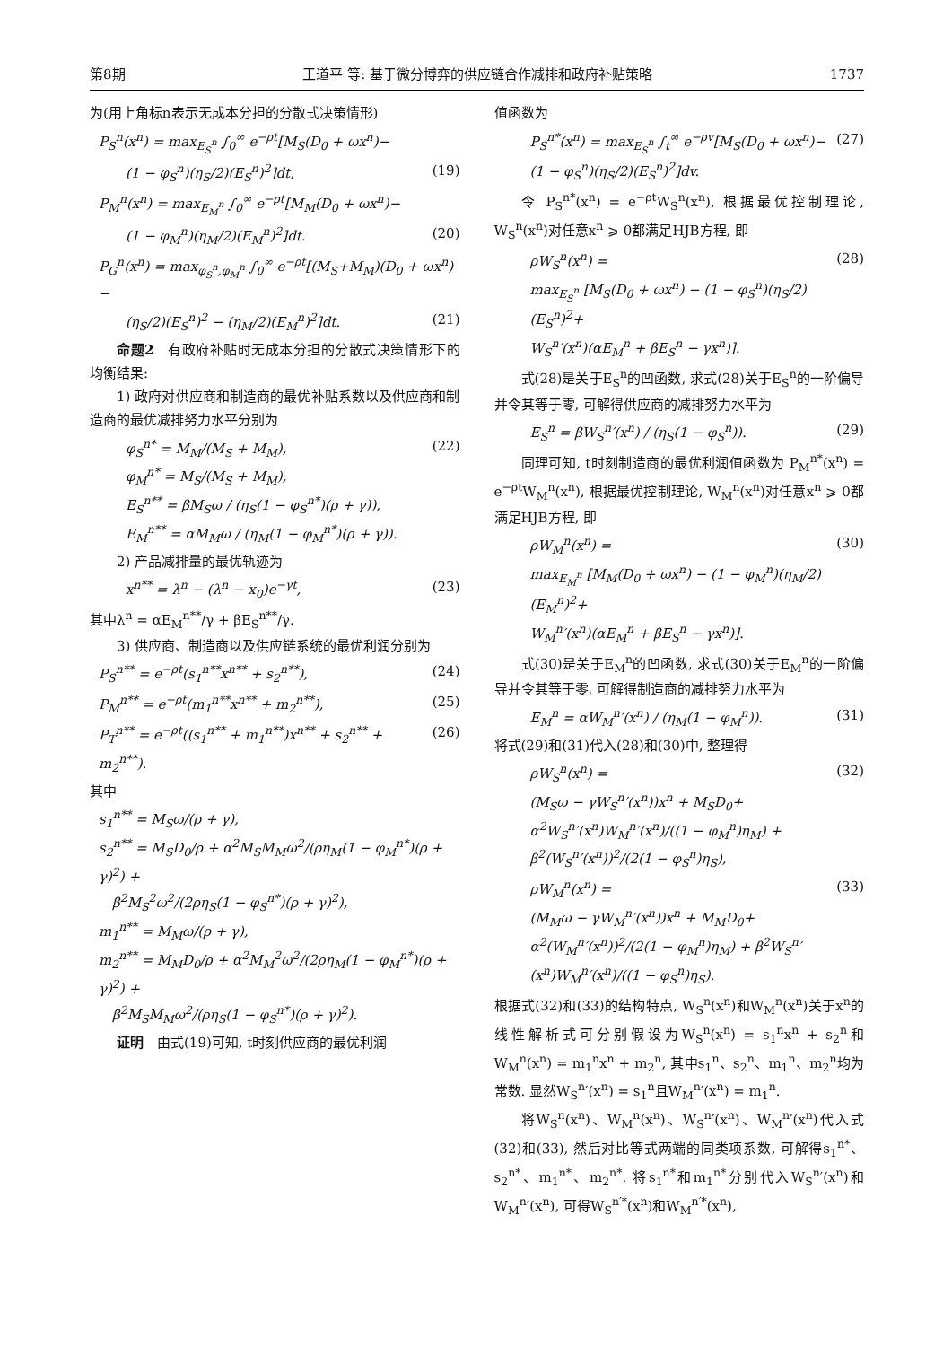第8期 王道平 等: 基于微分博弈的供应链合作减排和政府补贴策略 1737
为(用上角标n表示无成本分担的分散式决策情形)
P<sub>S</sub><sup>n</sup>(x<sup>n</sup>) = max<sub>E<sub>S</sub><sup>n</sup></sub> ∫<sub>0</sub><sup>∞</sup> e<sup>−ρt</sup>[M<sub>S</sub>(D<sub>0</sub> + ωx<sup>n</sup>)−
(1 − φ<sub>S</sub><sup>n</sup>)(η<sub>S</sub>/2)(E<sub>S</sub><sup>n</sup>)<sup>2</sup>]dt, (19)
P<sub>M</sub><sup>n</sup>(x<sup>n</sup>) = max<sub>E<sub>M</sub><sup>n</sup></sub> ∫<sub>0</sub><sup>∞</sup> e<sup>−ρt</sup>[M<sub>M</sub>(D<sub>0</sub> + ωx<sup>n</sup>)−
(1 − φ<sub>M</sub><sup>n</sup>)(η<sub>M</sub>/2)(E<sub>M</sub><sup>n</sup>)<sup>2</sup>]dt. (20)
P<sub>G</sub><sup>n</sup>(x<sup>n</sup>) = max<sub>φ<sub>S</sub><sup>n</sup>,φ<sub>M</sub><sup>n</sup></sub> ∫<sub>0</sub><sup>∞</sup> e<sup>−ρt</sup>[(M<sub>S</sub>+M<sub>M</sub>)(D<sub>0</sub> + ωx<sup>n</sup>)−
(η<sub>S</sub>/2)(E<sub>S</sub><sup>n</sup>)<sup>2</sup> − (η<sub>M</sub>/2)(E<sub>M</sub><sup>n</sup>)<sup>2</sup>]dt. (21)
命题2　有政府补贴时无成本分担的分散式决策情形下的均衡结果:
1) 政府对供应商和制造商的最优补贴系数以及供应商和制造商的最优减排努力水平分别为
φ<sub>S</sub><sup>n*</sup> = M<sub>M</sub>/(M<sub>S</sub> + M<sub>M</sub>),
φ<sub>M</sub><sup>n*</sup> = M<sub>S</sub>/(M<sub>S</sub> + M<sub>M</sub>),
E<sub>S</sub><sup>n**</sup> = βM<sub>S</sub>ω / (η<sub>S</sub>(1 − φ<sub>S</sub><sup>n*</sup>)(ρ + γ)),
E<sub>M</sub><sup>n**</sup> = αM<sub>M</sub>ω / (η<sub>M</sub>(1 − φ<sub>M</sub><sup>n*</sup>)(ρ + γ)). (22)
2) 产品减排量的最优轨迹为
x<sup>n**</sup> = λ<sup>n</sup> − (λ<sup>n</sup> − x<sub>0</sub>)e<sup>−γt</sup>, (23)
其中λ<sup>n</sup> = αE<sub>M</sub><sup>n**</sup>/γ + βE<sub>S</sub><sup>n**</sup>/γ.
3) 供应商、制造商以及供应链系统的最优利润分别为
P<sub>S</sub><sup>n**</sup> = e<sup>−ρt</sup>(s<sub>1</sub><sup>n**</sup>x<sup>n**</sup> + s<sub>2</sub><sup>n**</sup>), (24)
P<sub>M</sub><sup>n**</sup> = e<sup>−ρt</sup>(m<sub>1</sub><sup>n**</sup>x<sup>n**</sup> + m<sub>2</sub><sup>n**</sup>), (25)
P<sub>T</sub><sup>n**</sup> = e<sup>−ρt</sup>((s<sub>1</sub><sup>n**</sup> + m<sub>1</sub><sup>n**</sup>)x<sup>n**</sup> + s<sub>2</sub><sup>n**</sup> + m<sub>2</sub><sup>n**</sup>). (26)
其中
s<sub>1</sub><sup>n**</sup> = M<sub>S</sub>ω/(ρ + γ),
s<sub>2</sub><sup>n**</sup> = M<sub>S</sub>D<sub>0</sub>/ρ + α<sup>2</sup>M<sub>S</sub>M<sub>M</sub>ω<sup>2</sup>/(ρη<sub>M</sub>(1 − φ<sub>M</sub><sup>n*</sup>)(ρ + γ)<sup>2</sup>) +
　β<sup>2</sup>M<sub>S</sub><sup>2</sup>ω<sup>2</sup>/(2ρη<sub>S</sub>(1 − φ<sub>S</sub><sup>n*</sup>)(ρ + γ)<sup>2</sup>),
m<sub>1</sub><sup>n**</sup> = M<sub>M</sub>ω/(ρ + γ),
m<sub>2</sub><sup>n**</sup> = M<sub>M</sub>D<sub>0</sub>/ρ + α<sup>2</sup>M<sub>M</sub><sup>2</sup>ω<sup>2</sup>/(2ρη<sub>M</sub>(1 − φ<sub>M</sub><sup>n*</sup>)(ρ + γ)<sup>2</sup>) +
　β<sup>2</sup>M<sub>S</sub>M<sub>M</sub>ω<sup>2</sup>/(ρη<sub>S</sub>(1 − φ<sub>S</sub><sup>n*</sup>)(ρ + γ)<sup>2</sup>).
证明　由式(19)可知, t时刻供应商的最优利润
值函数为
P<sub>S</sub><sup>n*</sup>(x<sup>n</sup>) = max<sub>E<sub>S</sub><sup>n</sup></sub> ∫<sub>t</sub><sup>∞</sup> e<sup>−ρv</sup>[M<sub>S</sub>(D<sub>0</sub> + ωx<sup>n</sup>)−
(1 − φ<sub>S</sub><sup>n</sup>)(η<sub>S</sub>/2)(E<sub>S</sub><sup>n</sup>)<sup>2</sup>]dv. (27)
令 P<sub>S</sub><sup>n*</sup>(x<sup>n</sup>) = e<sup>−ρt</sup>W<sub>S</sub><sup>n</sup>(x<sup>n</sup>), 根据最优控制理论, W<sub>S</sub><sup>n</sup>(x<sup>n</sup>)对任意x<sup>n</sup> ⩾ 0都满足HJB方程, 即
ρW<sub>S</sub><sup>n</sup>(x<sup>n</sup>) =
max<sub>E<sub>S</sub><sup>n</sup></sub> [M<sub>S</sub>(D<sub>0</sub> + ωx<sup>n</sup>) − (1 − φ<sub>S</sub><sup>n</sup>)(η<sub>S</sub>/2)(E<sub>S</sub><sup>n</sup>)<sup>2</sup>+
W<sub>S</sub><sup>n</sup>′(x<sup>n</sup>)(αE<sub>M</sub><sup>n</sup> + βE<sub>S</sub><sup>n</sup> − γx<sup>n</sup>)]. (28)
式(28)是关于E<sub>S</sub><sup>n</sup>的凹函数, 求式(28)关于E<sub>S</sub><sup>n</sup>的一阶偏导并令其等于零, 可解得供应商的减排努力水平为
E<sub>S</sub><sup>n</sup> = βW<sub>S</sub><sup>n</sup>′(x<sup>n</sup>) / (η<sub>S</sub>(1 − φ<sub>S</sub><sup>n</sup>)). (29)
同理可知, t时刻制造商的最优利润值函数为 P<sub>M</sub><sup>n*</sup>(x<sup>n</sup>) = e<sup>−ρt</sup>W<sub>M</sub><sup>n</sup>(x<sup>n</sup>), 根据最优控制理论, W<sub>M</sub><sup>n</sup>(x<sup>n</sup>)对任意x<sup>n</sup> ⩾ 0都满足HJB方程, 即
ρW<sub>M</sub><sup>n</sup>(x<sup>n</sup>) =
max<sub>E<sub>M</sub><sup>n</sup></sub> [M<sub>M</sub>(D<sub>0</sub> + ωx<sup>n</sup>) − (1 − φ<sub>M</sub><sup>n</sup>)(η<sub>M</sub>/2)(E<sub>M</sub><sup>n</sup>)<sup>2</sup>+
W<sub>M</sub><sup>n</sup>′(x<sup>n</sup>)(αE<sub>M</sub><sup>n</sup> + βE<sub>S</sub><sup>n</sup> − γx<sup>n</sup>)]. (30)
式(30)是关于E<sub>M</sub><sup>n</sup>的凹函数, 求式(30)关于E<sub>M</sub><sup>n</sup>的一阶偏导并令其等于零, 可解得制造商的减排努力水平为
E<sub>M</sub><sup>n</sup> = αW<sub>M</sub><sup>n</sup>′(x<sup>n</sup>) / (η<sub>M</sub>(1 − φ<sub>M</sub><sup>n</sup>)). (31)
将式(29)和(31)代入(28)和(30)中, 整理得
ρW<sub>S</sub><sup>n</sup>(x<sup>n</sup>) =
(M<sub>S</sub>ω − γW<sub>S</sub><sup>n</sup>′(x<sup>n</sup>))x<sup>n</sup> + M<sub>S</sub>D<sub>0</sub>+
α<sup>2</sup>W<sub>S</sub><sup>n</sup>′(x<sup>n</sup>)W<sub>M</sub><sup>n</sup>′(x<sup>n</sup>)/((1 − φ<sub>M</sub><sup>n</sup>)η<sub>M</sub>) + β<sup>2</sup>(W<sub>S</sub><sup>n</sup>′(x<sup>n</sup>))<sup>2</sup>/(2(1 − φ<sub>S</sub><sup>n</sup>)η<sub>S</sub>), (32)
ρW<sub>M</sub><sup>n</sup>(x<sup>n</sup>) =
(M<sub>M</sub>ω − γW<sub>M</sub><sup>n</sup>′(x<sup>n</sup>))x<sup>n</sup> + M<sub>M</sub>D<sub>0</sub>+
α<sup>2</sup>(W<sub>M</sub><sup>n</sup>′(x<sup>n</sup>))<sup>2</sup>/(2(1 − φ<sub>M</sub><sup>n</sup>)η<sub>M</sub>) + β<sup>2</sup>W<sub>S</sub><sup>n</sup>′(x<sup>n</sup>)W<sub>M</sub><sup>n</sup>′(x<sup>n</sup>)/((1 − φ<sub>S</sub><sup>n</sup>)η<sub>S</sub>). (33)
根据式(32)和(33)的结构特点, W<sub>S</sub><sup>n</sup>(x<sup>n</sup>)和W<sub>M</sub><sup>n</sup>(x<sup>n</sup>)关于x<sup>n</sup>的线性解析式可分别假设为W<sub>S</sub><sup>n</sup>(x<sup>n</sup>) = s<sub>1</sub><sup>n</sup>x<sup>n</sup> + s<sub>2</sub><sup>n</sup>和W<sub>M</sub><sup>n</sup>(x<sup>n</sup>) = m<sub>1</sub><sup>n</sup>x<sup>n</sup> + m<sub>2</sub><sup>n</sup>, 其中s<sub>1</sub><sup>n</sup>、s<sub>2</sub><sup>n</sup>、m<sub>1</sub><sup>n</sup>、m<sub>2</sub><sup>n</sup>均为常数. 显然W<sub>S</sub><sup>n</sup>′(x<sup>n</sup>) = s<sub>1</sub><sup>n</sup>且W<sub>M</sub><sup>n</sup>′(x<sup>n</sup>) = m<sub>1</sub><sup>n</sup>.
将W<sub>S</sub><sup>n</sup>(x<sup>n</sup>)、W<sub>M</sub><sup>n</sup>(x<sup>n</sup>)、W<sub>S</sub><sup>n</sup>′(x<sup>n</sup>)、W<sub>M</sub><sup>n</sup>′(x<sup>n</sup>)代入式(32)和(33), 然后对比等式两端的同类项系数, 可解得s<sub>1</sub><sup>n*</sup>、s<sub>2</sub><sup>n*</sup>、m<sub>1</sub><sup>n*</sup>、m<sub>2</sub><sup>n*</sup>. 将s<sub>1</sub><sup>n*</sup>和m<sub>1</sub><sup>n*</sup>分别代入W<sub>S</sub><sup>n</sup>′(x<sup>n</sup>)和W<sub>M</sub><sup>n</sup>′(x<sup>n</sup>), 可得W<sub>S</sub><sup>n′*</sup>(x<sup>n</sup>)和W<sub>M</sub><sup>n′*</sup>(x<sup>n</sup>),